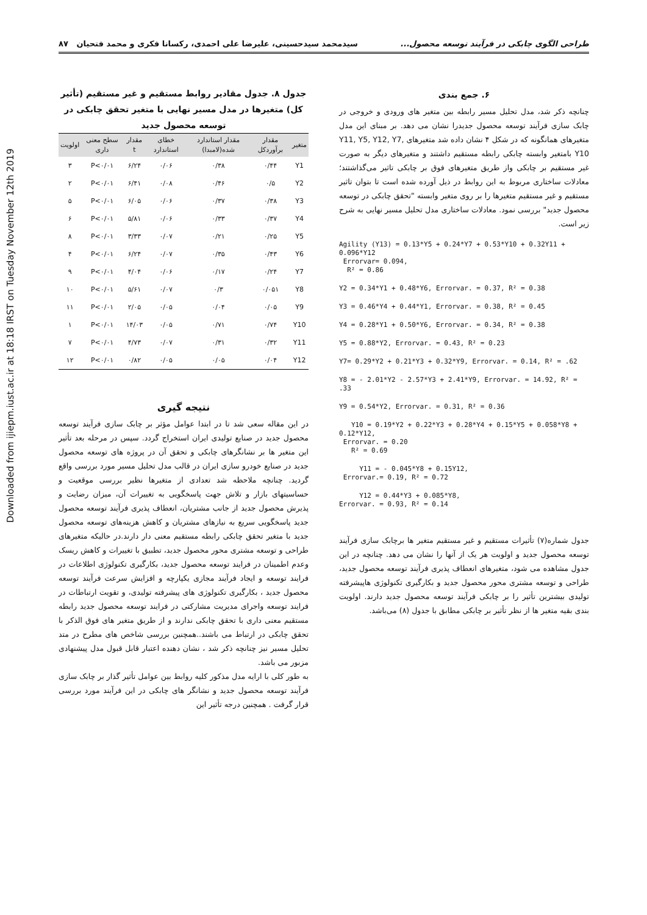Downloaded from ijiepm.iust.ac.ir at 18:18 IRST on Tuesday November 12th 2019
طراحی الگوی چابکی در فرآیند توسعه محصول... سیدمحمد سیدحسینی، علیرضا علی احمدی، رکسانا فکری و محمد فتحیان ۸۷
۶. جمع بندی
چنانچه ذکر شد، مدل تحلیل مسیر رابطه بین متغیر های ورودی و خروجی در چابک سازی فرآیند توسعه محصول جدیدرا نشان می دهد. بر مبنای این مدل متغیرهای همانگونه که در شکل ۴ نشان داده شد متغیرهای Y11, Y5, Y12, Y7, Y10 بامتغیر وابسته چابکی رابطه مستقیم داشتند و متغیرهای دیگر به صورت غیر مستقیم بر چابکی واز طریق متغیرهای فوق بر چابکی تاثیر می‌گذاشتند؛ معادلات ساختاری مربوط به این روابط در ذیل آورده شده است تا بتوان تاثیر مستقیم و غیر مستقیم متغیرها را بر روی متغیر وابسته "تحقق چابکی در توسعه محصول جدید" بررسی نمود. معادلات ساختاری مدل تحلیل مسیر نهایی به شرح زیر است.
Agility (Y13) = 0.13*Y5 + 0.24*Y7 + 0.53*Y10 + 0.32Y11 + 0.096*Y12 Errorvar= 0.094, R² = 0.86
Y2 = 0.34*Y1 + 0.48*Y6, Errorvar. = 0.37, R² = 0.38
Y3 = 0.46*Y4 + 0.44*Y1, Errorvar. = 0.38, R² = 0.45
Y4 = 0.28*Y1 + 0.50*Y6, Errorvar. = 0.34, R² = 0.38
Y5 = 0.88*Y2, Errorvar. = 0.43, R² = 0.23
Y7= 0.29*Y2 + 0.21*Y3 + 0.32*Y9, Errorvar. = 0.14, R² = .62
Y8 = - 2.01*Y2 - 2.57*Y3 + 2.41*Y9, Errorvar. = 14.92, R² = .33
Y9 = 0.54*Y2, Errorvar. = 0.31, R² = 0.36
Y10 = 0.19*Y2 + 0.22*Y3 + 0.28*Y4 + 0.15*Y5 + 0.058*Y8 + 0.12*Y12, Errorvar. = 0.20 R² = 0.69
Y11 = - 0.045*Y8 + 0.15Y12, Errorvar.= 0.19, R² = 0.72
Y12 = 0.44*Y3 + 0.085*Y8, Errorvar. = 0.93, R² = 0.14
جدول شماره(۷) تأثیرات مستقیم و غیر مستقیم متغیر ها برچابک سازی فرآیند توسعه محصول جدید و اولویت هر یک از آنها را نشان می دهد. چنانچه در این جدول مشاهده می شود، متغیرهای انعطاف پذیری فرآیند توسعه محصول جدید، طراحی و توسعه مشتری محور محصول جدید و بکارگیری تکنولوژی هاپیشرفته تولیدی بیشترین تأثیر را بر چابکی فرآیند توسعه محصول جدید دارند. اولویت بندی بقیه متغیر ها از نظر تأثیر بر چابکی مطابق با جدول (۸) می‌باشد.
جدول ۸. جدول مقادیر روابط مستقیم و غیر مستقیم (تأثیر کل) متغیرها در مدل مسیر نهایی با متغیر تحقق چابکی در توسعه محصول جدید
| متغیر | مقدار برآوردکل | مقدار استاندارد شده(لامبدا) | خطای استاندارد | مقدار t | سطح معنی داری | اولویت |
| --- | --- | --- | --- | --- | --- | --- |
| Y1 | ۰/۴۴ | ۰/۳۸ | ۰/۰۶ | ۶/۲۴ | P<۰/۰۱ | ۳ |
| Y2 | ۰/۵ | ۰/۴۶ | ۰/۰۸ | ۶/۴۱ | P<۰/۰۱ | ۲ |
| Y3 | ۰/۳۸ | ۰/۳۷ | ۰/۰۶ | ۶/۰۵ | P<۰/۰۱ | ۵ |
| Y4 | ۰/۳۷ | ۰/۳۳ | ۰/۰۶ | ۵/۸۱ | P<۰/۰۱ | ۶ |
| Y5 | ۰/۲۵ | ۰/۲۱ | ۰/۰۷ | ۳/۳۳ | P<۰/۰۱ | ۸ |
| Y6 | ۰/۴۳ | ۰/۳۵ | ۰/۰۷ | ۶/۲۴ | P<۰/۰۱ | ۴ |
| Y7 | ۰/۲۴ | ۰/۱۷ | ۰/۰۶ | ۴/۰۴ | P<۰/۰۱ | ۹ |
| Y8 | ۰/۰۵۱ | ۰/۳ | ۰/۰۷ | ۵/۶۱ | P<۰/۰۱ | ۱۰ |
| Y9 | ۰/۰۵ | ۰/۰۴ | ۰/۰۵ | ۲/۰۵ | P<۰/۰۱ | ۱۱ |
| Y10 | ۰/۷۴ | ۰/۷۱ | ۰/۰۵ | ۱۴/۰۳ | P<۰/۰۱ | ۱ |
| Y11 | ۰/۳۲ | ۰/۳۱ | ۰/۰۷ | ۴/۷۳ | P<۰/۰۱ | ۷ |
| Y12 | ۰/۰۴ | ۰/۰۵ | ۰/۰۵ | ۰/۸۲ | P<۰/۰۱ | ۱۲ |
نتیجه گیری
در این مقاله سعی شد تا در ابتدا عوامل مؤثر بر چابک سازی فرآیند توسعه محصول جدید در صنایع تولیدی ایران استخراج گردد. سپس در مرحله بعد تأثیر این متغیر ها بر نشانگرهای چابکی و تحقق آن در پروژه های توسعه محصول جدید در صنایع خودرو سازی ایران در قالب مدل تحلیل مسیر مورد بررسی واقع گردید. چنانچه ملاحظه شد تعدادی از متغیرها نظیر بررسی موقعیت و حساسیتهای بازار و تلاش جهت پاسخگویی به تغییرات آن، میزان رضایت و پذیرش محصول جدید از جانب مشتریان، انعطاف پذیری فرآیند توسعه محصول جدید پاسخگویی سریع به نیازهای مشتریان و کاهش هزینه‌های توسعه محصول جدید با متغیر تحقق چابکی رابطه مستقیم معنی دار دارند.در حالیکه متغیرهای طراحی و توسعه مشتری محور محصول جدید، تطبیق با تغییرات و کاهش ریسک وعدم اطمینان در فرایند توسعه محصول جدید، بکارگیری تکنولوژی اطلاعات در فرایند توسعه و ایجاد فرآیند مجازی یکپارچه و افزایش سرعت فرآیند توسعه محصول جدید ، بکارگیری تکنولوژی های پیشرفته تولیدی، و تقویت ارتباطات در فرایند توسعه واجرای مدیریت مشارکتی در فرایند توسعه محصول جدید رابطه مستقیم معنی داری با تحقق چابکی ندارند و از طریق متغیر های فوق الذکر با تحقق چابکی در ارتباط می باشند..همچنین بررسی شاخص های مطرح در متد تحلیل مسیر نیز چنانچه ذکر شد ، نشان دهنده اعتبار قابل قبول مدل پیشنهادی مزبور می باشد.
به طور کلی با ارایه مدل مذکور کلیه روابط بین عوامل تأثیر گذار بر چابک سازی فرآیند توسعه محصول جدید و نشانگر های چابکی در این فرآیند مورد بررسی قرار گرفت . همچنین درجه تأثیر این